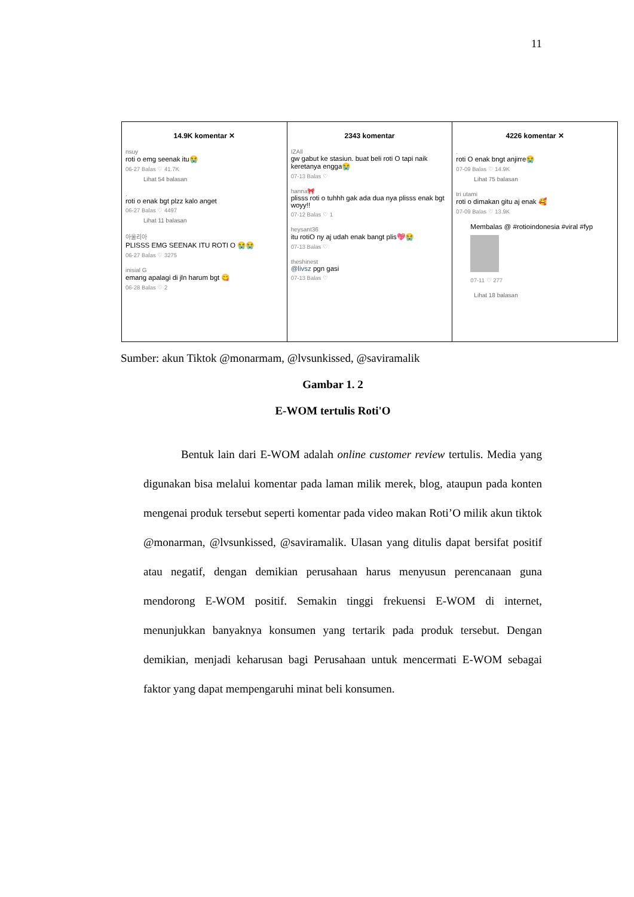11
14.9K komentar ✕
nsuy
roti o emg seenak itu😭
06-27 Balas ♡ 41.7K
Lihat 54 balasan
.
roti o enak bgt plzz kalo anget
06-27 Balas ♡ 4497
Lihat 11 balasan
아울리아
PLISSS EMG SEENAK ITU ROTI O 😭😭
06-27 Balas ♡ 3275
inisial G
emang apalagi di jln harum bgt 😋
06-28 Balas ♡ 2
2343 komentar
IZAll
gw gabut ke stasiun. buat beli roti O tapi naik keretanya engga😭
07-13 Balas ♡
hanna🎀
plisss roti o tuhhh gak ada dua nya plisss enak bgt woyy!!
07-12 Balas ♡ 1
heysant36
itu rotiO ny aj udah enak bangt plis💖😭
07-13 Balas ♡
theshinest
@livsz pgn gasi
07-13 Balas ♡
4226 komentar ✕
.
roti O enak bngt anjirre😭
07-09 Balas ♡ 14.9K
Lihat 75 balasan
tri utami
roti o dimakan gitu aj enak 🥰
07-09 Balas ♡ 13.9K
Membalas @ #rotioindonesia #viral #fyp
07-11 ♡ 277
Lihat 18 balasan
Sumber: akun Tiktok @monarmam, @lvsunkissed, @saviramalik
Gambar 1. 2
E-WOM tertulis Roti'O
Bentuk lain dari E-WOM adalah online customer review tertulis. Media yang digunakan bisa melalui komentar pada laman milik merek, blog, ataupun pada konten mengenai produk tersebut seperti komentar pada video makan Roti’O milik akun tiktok @monarman, @lvsunkissed, @saviramalik. Ulasan yang ditulis dapat bersifat positif atau negatif, dengan demikian perusahaan harus menyusun perencanaan guna mendorong E-WOM positif. Semakin tinggi frekuensi E-WOM di internet, menunjukkan banyaknya konsumen yang tertarik pada produk tersebut. Dengan demikian, menjadi keharusan bagi Perusahaan untuk mencermati E-WOM sebagai faktor yang dapat mempengaruhi minat beli konsumen.